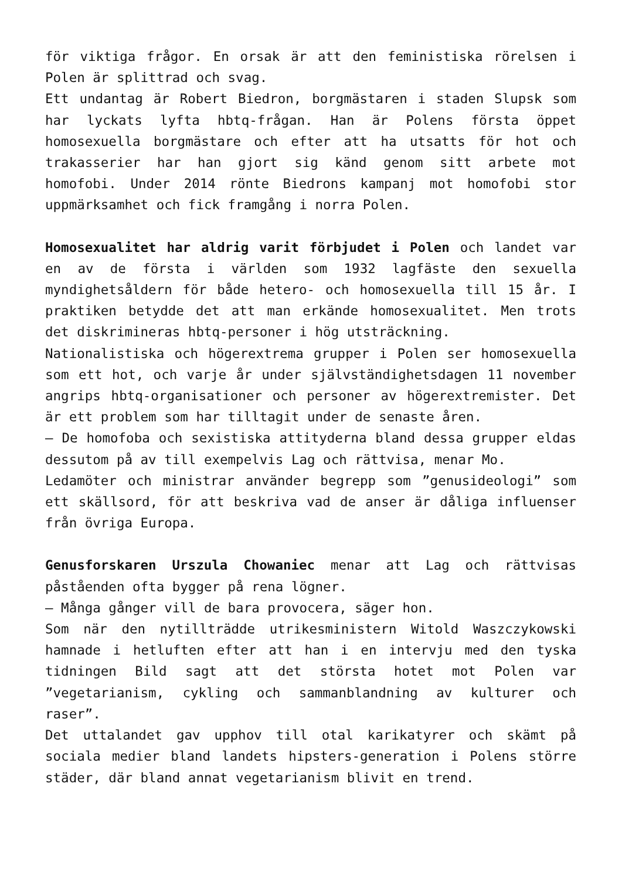för viktiga frågor. En orsak är att den feministiska rörelsen i Polen är splittrad och svag.
Ett undantag är Robert Biedron, borgmästaren i staden Slupsk som har lyckats lyfta hbtq-frågan. Han är Polens första öppet homosexuella borgmästare och efter att ha utsatts för hot och trakasserier har han gjort sig känd genom sitt arbete mot homofobi. Under 2014 rönte Biedrons kampanj mot homofobi stor uppmärksamhet och fick framgång i norra Polen.
Homosexualitet har aldrig varit förbjudet i Polen och landet var en av de första i världen som 1932 lagfäste den sexuella myndighetsåldern för både hetero- och homosexuella till 15 år. I praktiken betydde det att man erkände homosexualitet. Men trots det diskrimineras hbtq-personer i hög utsträckning.
Nationalistiska och högerextrema grupper i Polen ser homosexuella som ett hot, och varje år under självständighetsdagen 11 november angrips hbtq-organisationer och personer av högerextremister. Det är ett problem som har tilltagit under de senaste åren.
– De homofoba och sexistiska attityderna bland dessa grupper eldas dessutom på av till exempelvis Lag och rättvisa, menar Mo.
Ledamöter och ministrar använder begrepp som ”genusideologi” som ett skällsord, för att beskriva vad de anser är dåliga influenser från övriga Europa.
Genusforskaren Urszula Chowaniec menar att Lag och rättvisas påståenden ofta bygger på rena lögner.
– Många gånger vill de bara provocera, säger hon.
Som när den nytillträdde utrikesministern Witold Waszczykowski hamnade i hetluften efter att han i en intervju med den tyska tidningen Bild sagt att det största hotet mot Polen var ”vegetarianism, cykling och sammanblandning av kulturer och raser”.
Det uttalandet gav upphov till otal karikatyrer och skämt på sociala medier bland landets hipsters-generation i Polens större städer, där bland annat vegetarianism blivit en trend.